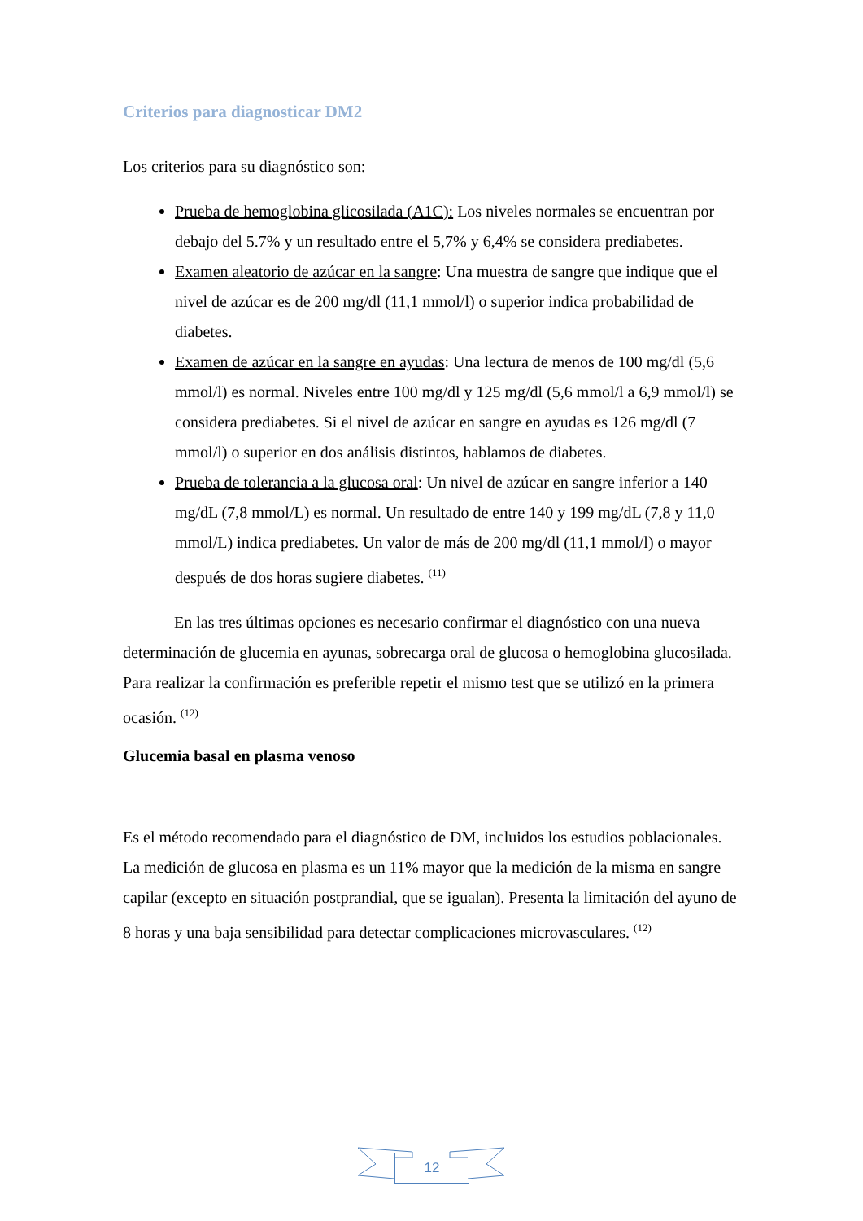Criterios para diagnosticar DM2
Los criterios para su diagnóstico son:
Prueba de hemoglobina glicosilada (A1C): Los niveles normales se encuentran por debajo del 5.7% y un resultado entre el 5,7% y 6,4% se considera prediabetes.
Examen aleatorio de azúcar en la sangre: Una muestra de sangre que indique que el nivel de azúcar es de 200 mg/dl (11,1 mmol/l) o superior indica probabilidad de diabetes.
Examen de azúcar en la sangre en ayudas: Una lectura de menos de 100 mg/dl (5,6 mmol/l) es normal. Niveles entre 100 mg/dl y 125 mg/dl (5,6 mmol/l a 6,9 mmol/l) se considera prediabetes. Si el nivel de azúcar en sangre en ayudas es 126 mg/dl (7 mmol/l) o superior en dos análisis distintos, hablamos de diabetes.
Prueba de tolerancia a la glucosa oral: Un nivel de azúcar en sangre inferior a 140 mg/dL (7,8 mmol/L) es normal. Un resultado de entre 140 y 199 mg/dL (7,8 y 11,0 mmol/L) indica prediabetes. Un valor de más de 200 mg/dl (11,1 mmol/l) o mayor después de dos horas sugiere diabetes. <sup>(11)</sup>
En las tres últimas opciones es necesario confirmar el diagnóstico con una nueva determinación de glucemia en ayunas, sobrecarga oral de glucosa o hemoglobina glucosilada. Para realizar la confirmación es preferible repetir el mismo test que se utilizó en la primera ocasión. <sup>(12)</sup>
Glucemia basal en plasma venoso
Es el método recomendado para el diagnóstico de DM, incluidos los estudios poblacionales. La medición de glucosa en plasma es un 11% mayor que la medición de la misma en sangre capilar (excepto en situación postprandial, que se igualan). Presenta la limitación del ayuno de 8 horas y una baja sensibilidad para detectar complicaciones microvasculares. <sup>(12)</sup>
12